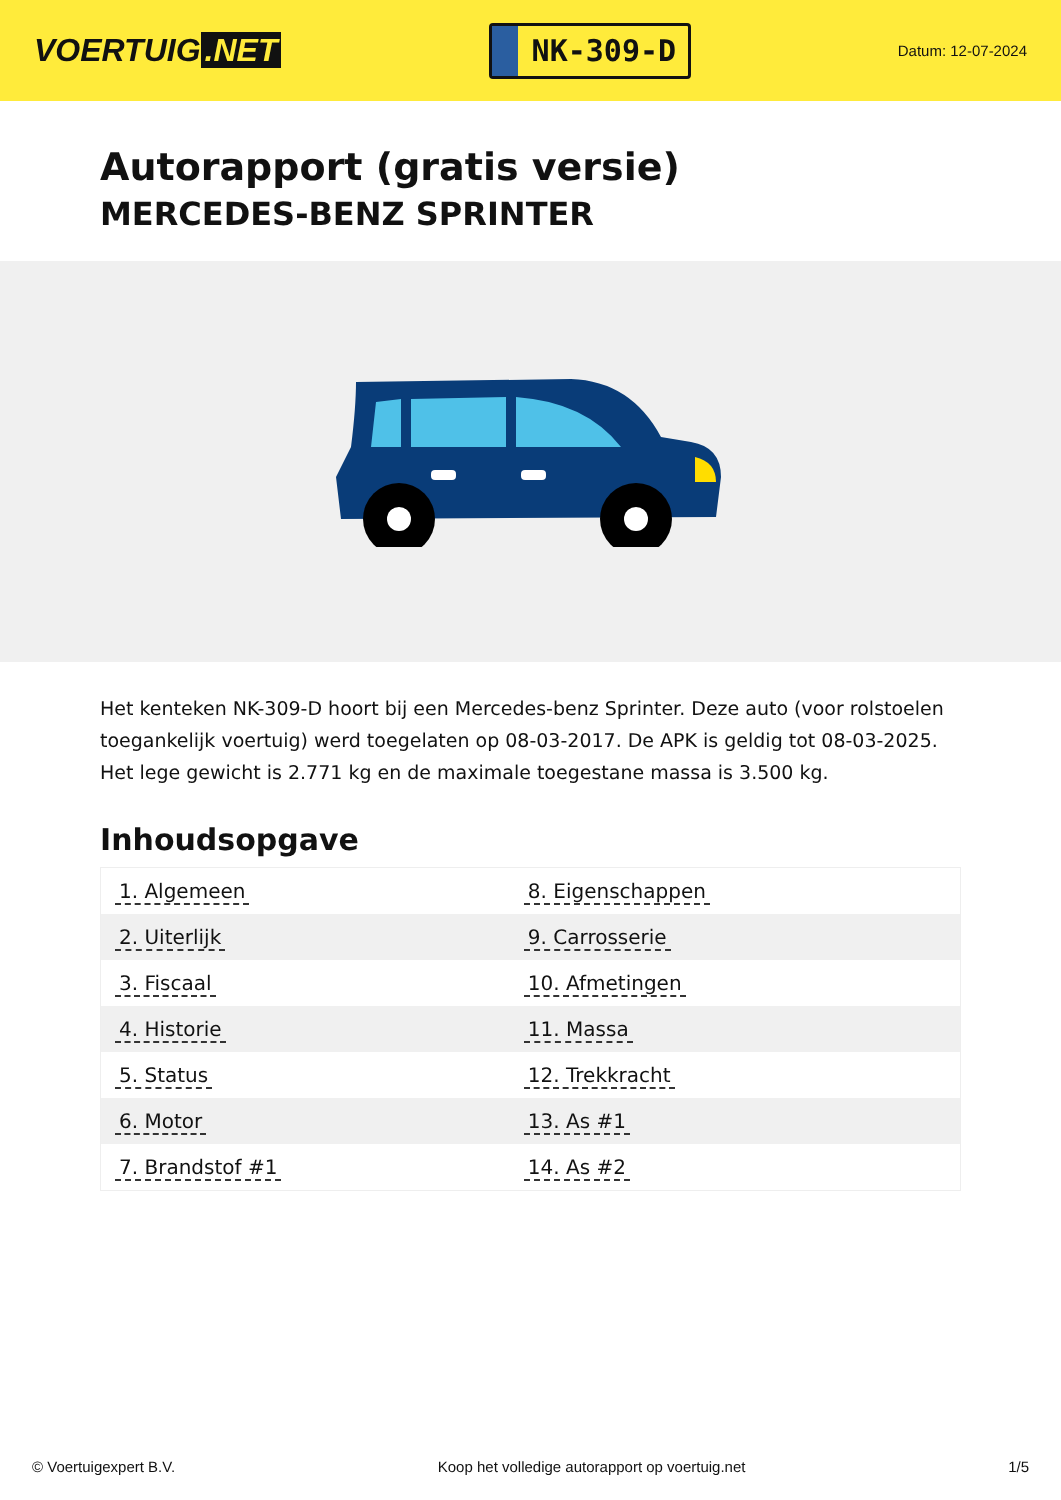VOERTUIG.NET
NK-309-D
Datum: 12-07-2024
Autorapport (gratis versie)
MERCEDES-BENZ SPRINTER
Het kenteken NK-309-D hoort bij een Mercedes-benz Sprinter. Deze auto (voor rolstoelen toegankelijk voertuig) werd toegelaten op 08-03-2017. De APK is geldig tot 08-03-2025. Het lege gewicht is 2.771 kg en de maximale toegestane massa is 3.500 kg.
Inhoudsopgave
| 1. Algemeen | 8. Eigenschappen |
| 2. Uiterlijk | 9. Carrosserie |
| 3. Fiscaal | 10. Afmetingen |
| 4. Historie | 11. Massa |
| 5. Status | 12. Trekkracht |
| 6. Motor | 13. As #1 |
| 7. Brandstof #1 | 14. As #2 |
© Voertuigexpert B.V. Koop het volledige autorapport op voertuig.net 1/5